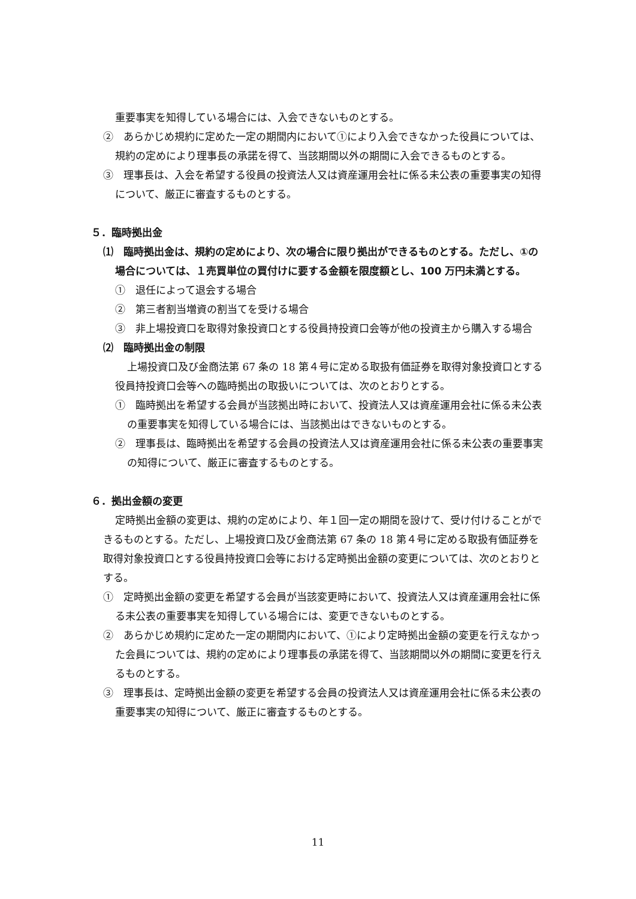重要事実を知得している場合には、入会できないものとする。
②　あらかじめ規約に定めた一定の期間内において①により入会できなかった役員については、規約の定めにより理事長の承諾を得て、当該期間以外の期間に入会できるものとする。
③　理事長は、入会を希望する役員の投資法人又は資産運用会社に係る未公表の重要事実の知得について、厳正に審査するものとする。
５．臨時拠出金
⑴　臨時拠出金は、規約の定めにより、次の場合に限り拠出ができるものとする。ただし、①の場合については、１売買単位の買付けに要する金額を限度額とし、100 万円未満とする。
①　退任によって退会する場合
②　第三者割当増資の割当てを受ける場合
③　非上場投資口を取得対象投資口とする役員持投資口会等が他の投資主から購入する場合
⑵　臨時拠出金の制限
上場投資口及び金商法第 67 条の 18 第４号に定める取扱有価証券を取得対象投資口とする役員持投資口会等への臨時拠出の取扱いについては、次のとおりとする。
①　臨時拠出を希望する会員が当該拠出時において、投資法人又は資産運用会社に係る未公表の重要事実を知得している場合には、当該拠出はできないものとする。
②　理事長は、臨時拠出を希望する会員の投資法人又は資産運用会社に係る未公表の重要事実の知得について、厳正に審査するものとする。
６．拠出金額の変更
定時拠出金額の変更は、規約の定めにより、年１回一定の期間を設けて、受け付けることができるものとする。ただし、上場投資口及び金商法第 67 条の 18 第４号に定める取扱有価証券を取得対象投資口とする役員持投資口会等における定時拠出金額の変更については、次のとおりとする。
①　定時拠出金額の変更を希望する会員が当該変更時において、投資法人又は資産運用会社に係る未公表の重要事実を知得している場合には、変更できないものとする。
②　あらかじめ規約に定めた一定の期間内において、①により定時拠出金額の変更を行えなかった会員については、規約の定めにより理事長の承諾を得て、当該期間以外の期間に変更を行えるものとする。
③　理事長は、定時拠出金額の変更を希望する会員の投資法人又は資産運用会社に係る未公表の重要事実の知得について、厳正に審査するものとする。
11